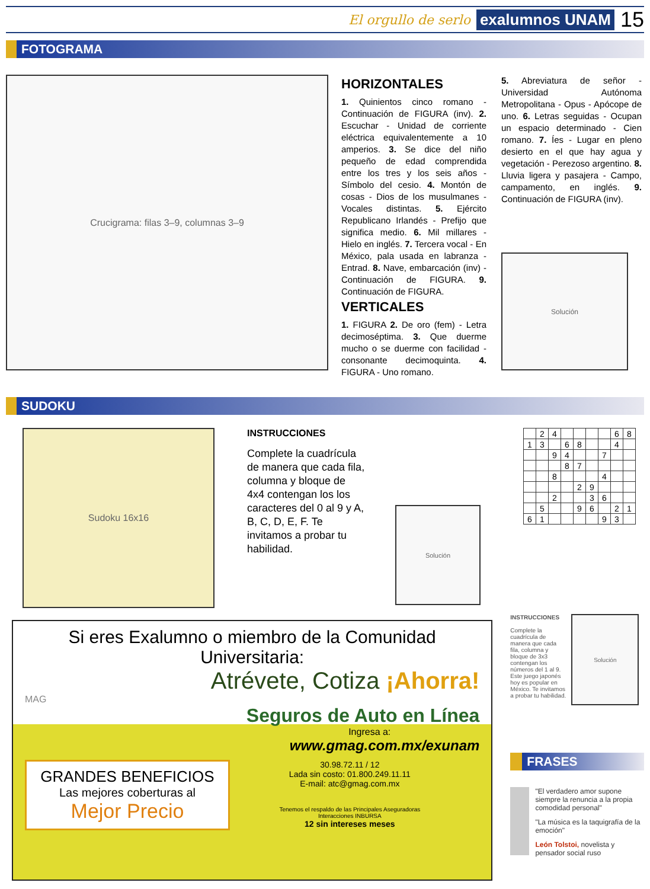El orgullo de serlo exalumnos UNAM 15
FOTOGRAMA
Crucigrama: filas 3–9, columnas 3–9
HORIZONTALES
1. Quinientos cinco romano - Continuación de FIGURA (inv). 2. Escuchar - Unidad de corriente eléctrica equivalentemente a 10 amperios. 3. Se dice del niño pequeño de edad comprendida entre los tres y los seis años - Símbolo del cesio. 4. Montón de cosas - Dios de los musulmanes - Vocales distintas. 5. Ejército Republicano Irlandés - Prefijo que significa medio. 6. Mil millares - Hielo en inglés. 7. Tercera vocal - En México, pala usada en labranza - Entrad. 8. Nave, embarcación (inv) - Continuación de FIGURA. 9. Continuación de FIGURA.
VERTICALES
1. FIGURA 2. De oro (fem) - Letra decimoséptima. 3. Que duerme mucho o se duerme con facilidad - consonante decimoquinta. 4. FIGURA - Uno romano.
5. Abreviatura de señor - Universidad Autónoma Metropolitana - Opus - Apócope de uno. 6. Letras seguidas - Ocupan un espacio determinado - Cien romano. 7. Íes - Lugar en pleno desierto en el que hay agua y vegetación - Perezoso argentino. 8. Lluvia ligera y pasajera - Campo, campamento, en inglés. 9. Continuación de FIGURA (inv).
Solución
SUDOKU
Sudoku 16x16
INSTRUCCIONES
Complete la cuadrícula de manera que cada fila, columna y bloque de 4x4 contengan los los caracteres del 0 al 9 y A, B, C, D, E, F. Te invitamos a probar tu habilidad.
Solución
| | 2 | 4 | | | | | 6 | 8 |
| 1 | 3 | | 6 | 8 | | | 4 | |
| | | 9 | 4 | | | 7 | | |
| | | | 8 | 7 | | | | |
| | | 8 | | | | 4 | | |
| | | | | 2 | 9 | | | |
| | | 2 | | | 3 | 6 | | |
| | 5 | | | 9 | 6 | | 2 | 1 |
| 6 | 1 | | | | | 9 | 3 | |
Si eres Exalumno o miembro de la Comunidad Universitaria:
Atrévete, Cotiza ¡Ahorra!
MAG
Seguros de Auto en Línea
Ingresa a:
www.gmag.com.mx/exunam
GRANDES BENEFICIOS
Las mejores coberturas al
Mejor Precio
30.98.72.11 / 12
Lada sin costo: 01.800.249.11.11
E-mail: atc@gmag.com.mx
Tenemos el respaldo de las Principales Aseguradoras
Interacciones INBURSA
12 sin intereses meses
INSTRUCCIONES
Complete la cuadrícula de manera que cada fila, columna y bloque de 3x3 contengan los números del 1 al 9. Este juego japonés hoy es popular en México. Te invitamos a probar tu habilidad.
Solución
FRASES
"El verdadero amor supone siempre la renuncia a la propia comodidad personal"
"La música es la taquigrafía de la emoción"
León Tolstoi, novelista y pensador social ruso